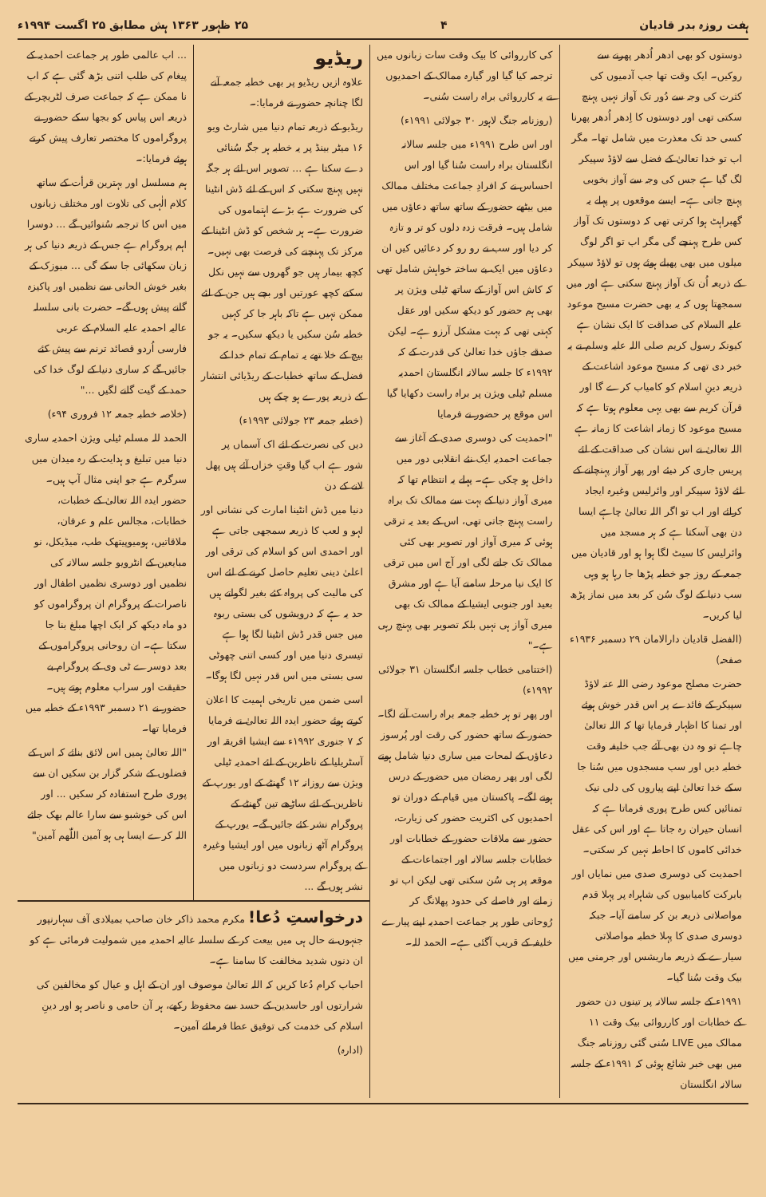ہفت روزہ بدر قادیان ۴ ۲۵ ظہور ۱۳۶۳ ہش مطابق ۲۵ اگست ۱۹۹۴ء
دوستوں کو بھی ادھر اُدھر پھرنے سے روکیں۔ ایک وقت تھا جب آدمیوں کی کثرت کی وجہ سے دُور تک آواز نہیں پہنچ سکتی تھی اور دوستوں کا اِدھر اُدھر پھرنا کسی حد تک معذرت میں شامل تھا۔ مگر اب تو خدا تعالیٰ کے فضل سے لاؤڈ سپیکر لگ گیا ہے جس کی وجہ سے آواز بخوبی پہنچ جاتی ہے۔ ایسے موقعوں پر پہلے یہ گھبراہٹ ہوا کرتی تھی کہ دوستوں تک آواز کس طرح پہنچے گی مگر اب تو اگر لوگ میلوں میں بھی پھیلے ہوئے ہوں تو لاؤڈ سپیکر کے ذریعہ اُن تک آواز پہنچ سکتی ہے اور میں سمجھتا ہوں کہ یہ بھی حضرت مسیح موعود علیہ السلام کی صداقت کا ایک نشان ہے کیونکہ رسول کریم صلی اللہ علیہ وسلم نے یہ خبر دی تھی کہ مسیح موعود اشاعت کے ذریعہ دینِ اسلام کو کامیاب کرے گا اور قرآن کریم سے بھی یہی معلوم ہوتا ہے کہ مسیح موعود کا زمانہ اشاعت کا زمانہ ہے اللہ تعالیٰ نے اس نشان کی صداقت کے لئے پریس جاری کر دیئے اور پھر آواز پہنچانے کے لئے لاؤڈ سپیکر اور وائرلیس وغیرہ ایجاد کرائے اور اب تو اگر اللہ تعالیٰ چاہے ایسا دن بھی آسکتا ہے کہ ہر مسجد میں وائرلیس کا سیٹ لگا ہوا ہو اور قادیان میں جمعہ کے روز جو خطبہ پڑھا جا رہا ہو وہی سب دنیا کے لوگ سُن کر بعد میں نماز پڑھ لیا کریں۔
(الفضل قادیان دارالامان ۲۹ دسمبر ۱۹۳۶ء صفحہ)
حضرت مصلح موعود رضی اللہ عنہ لاؤڈ سپیکر کے فائدے پر اس قدر خوش ہوئے اور تمنا کا اظہار فرمایا تھا کہ اللہ تعالیٰ چاہے تو وہ دن بھی آئے جب خلیفہ وقت خطبہ دیں اور سب مسجدوں میں سُنا جا سکے خدا تعالیٰ اپنے پیاروں کی دلی نیک تمنائیں کس طرح پوری فرماتا ہے کہ انسان حیران رہ جاتا ہے اور اس کی عقل خدائی کاموں کا احاطہ نہیں کر سکتی۔
احمدیت کی دوسری صدی میں نمایاں اور بابرکت کامیابیوں کی شاہراہ پر پہلا قدم مواصلاتی ذریعہ بن کر سامنے آیا۔ جبکہ دوسری صدی کا پہلا خطبہ مواصلاتی سیارے کے ذریعہ ماریشس اور جرمنی میں بیک وقت سُنا گیا۔
۱۹۹۱ء کے جلسہ سالانہ پر تینوں دن حضور کے خطابات اور کارروائی بیک وقت ۱۱ ممالک میں LIVE سُنی گئی روزنامہ جنگ میں بھی خبر شائع ہوئی کہ ۱۹۹۱ء کے جلسہ سالانہ انگلستان
کی کارروائی کا بیک وقت سات زبانوں میں ترجمہ کیا گیا اور گیارہ ممالک کے احمدیوں نے یہ کارروائی براہ راست سُنی۔
(روزنامہ جنگ لاہور ۳۰ جولائی ۱۹۹۱ء)
اور اس طرح ۱۹۹۱ء میں جلسہ سالانہ انگلستان براہ راست سُنا گیا اور اس احساس نے کہ افرادِ جماعت مختلف ممالک میں بیٹھے حضور کے ساتھ ساتھ دعاؤں میں شامل ہیں۔ فرقت زدہ دلوں کو تر و تازہ کر دیا اور سب نے رو رو کر دعائیں کیں ان دعاؤں میں ایک بے ساختہ خواہش شامل تھی کہ کاش اس آواز کے ساتھ ٹیلی ویژن پر بھی ہم حضور کو دیکھ سکیں اور عقل کہتی تھی کہ بہت مشکل آرزو ہے۔ لیکن صدقے جاؤں خدا تعالیٰ کی قدرت کے کہ ۱۹۹۲ء کا جلسہ سالانہ انگلستان احمدیہ مسلم ٹیلی ویژن پر براہ راست دکھایا گیا اس موقع پر حضور نے فرمایا
"احمدیت کی دوسری صدی کے آغاز سے جماعت احمدیہ ایک نئے انقلابی دور میں داخل ہو چکی ہے۔ پہلے یہ انتظام تھا کہ میری آواز دنیا کے بہت سے ممالک تک براہ راست پہنچ جاتی تھی، اس کے بعد یہ ترقی ہوئی کہ میری آواز اور تصویر بھی کئی ممالک تک جانے لگی اور آج اس میں ترقی کا ایک نیا مرحلہ سامنے آیا ہے اور مشرق بعید اور جنوبی ایشیا کے ممالک تک بھی میری آواز ہی نہیں بلکہ تصویر بھی پہنچ رہی ہے۔"
(اختتامی خطاب جلسہ انگلستان ۳۱ جولائی ۱۹۹۲ء)
اور پھر تو ہر خطبہ جمعہ براہ راست آنے لگا۔ حضور کے ساتھ حضور کی رقت اور پُرسوز دعاؤں کے لمحات میں ساری دنیا شامل ہونے لگی اور پھر رمضان میں حضور کے درس ہونے لگے۔ پاکستان میں قیام کے دوران تو احمدیوں کی اکثریت حضور کی زیارت، حضور سے ملاقات حضور کے خطابات اور خطابات جلسہ سالانہ اور اجتماعات کے موقعہ پر ہی سُن سکتی تھی لیکن اب تو زمانے اور فاصلے کی حدود پھلانگ کر رُوحانی طور پر جماعت احمدیہ اپنے پیارے خلیفہ کے قریب آگئی ہے۔ الحمد للہ۔
ریڈیو
علاوہ ازیں ریڈیو پر بھی خطبہ جمعہ آنے لگا چنانچہ حضور نے فرمایا:۔
ریڈیو کے ذریعہ تمام دنیا میں شارٹ ویو ۱۶ میٹر بینڈ پر یہ خطبہ ہر جگہ سُنائی دے سکتا ہے ... تصویر اس لئے ہر جگہ نہیں پہنچ سکتی کہ اس کے لئے ڈش انٹینا کی ضرورت ہے بڑے اہتماموں کی ضرورت ہے۔ ہر شخص کو ڈش انٹینا کے مرکز تک پہنچنے کی فرصت بھی نہیں۔ کچھ بیمار ہیں جو گھروں سے نہیں نکل سکتے کچھ عورتیں اور بچے ہیں جن کے لئے ممکن نہیں ہے تاکہ باہر جا کر کہیں خطبہ سُن سکیں یا دیکھ سکیں۔ یہ جو بیچ کے خلا تھے یہ تمام کے تمام خدا کے فضل کے ساتھ خطبات کے ریڈیائی انتشار کے ذریعہ پورے ہو چکے ہیں
(خطبہ جمعہ ۲۳ جولائی ۱۹۹۳ء)
دیں کی نصرت کے لئے اک آسماں پر شور ہے اب گیا وقتِ خزاں آئے ہیں پھل لانے کے دن
دنیا میں ڈش انٹینا امارت کی نشانی اور لہو و لعب کا ذریعہ سمجھی جاتی ہے اور احمدی اس کو اسلام کی ترقی اور اعلیٰ دینی تعلیم حاصل کرنے کے لئے اس کی مالیت کی پرواہ کئے بغیر لگواتے ہیں حد یہ ہے کہ درویشوں کی بستی ربوہ میں جس قدر ڈش انٹینا لگا ہوا ہے تیسری دنیا میں اور کسی اتنی چھوٹی سی بستی میں اس قدر نہیں لگا ہوگا۔
اسی ضمن میں تاریخی اہمیت کا اعلان کرتے ہوئے حضور ایدہ اللہ تعالیٰ نے فرمایا کہ ۷ جنوری ۱۹۹۲ء سے ایشیا افریقہ اور آسٹریلیا کے ناظرین کے لئے احمدیہ ٹیلی ویژن سے روزانہ ۱۲ گھنٹے کے اور یورپ کے ناظرین کے لئے ساڑھے تین گھنٹے کے پروگرام نشر کئے جائیں گے۔ یورپ کے پروگرام آٹھ زبانوں میں اور ایشیا وغیرہ کے پروگرام سردست دو زبانوں میں نشر ہوں گے ...
... اب عالمی طور پر جماعت احمدیہ کے پیغام کی طلب اتنی بڑھ گئی ہے کہ اب نا ممکن ہے کہ جماعت صرف لٹریچر کے ذریعہ اس پیاس کو بجھا سکے حضور نے پروگراموں کا مختصر تعارف پیش کرتے ہوئے فرمایا:۔
ہم مسلسل اور بہترین قرأت کے ساتھ کلام الٰہی کی تلاوت اور مختلف زبانوں میں اس کا ترجمہ سُنوائیں گے ... دوسرا اہم پروگرام ہے جس کے ذریعہ دنیا کی ہر زبان سکھائی جا سکے گی ... میوزک کے بغیر خوش الحانی سے نظمیں اور پاکیزہ گانے پیش ہوں گے۔ حضرت بانی سلسلہ عالیہ احمدیہ علیہ السلام کے عربی فارسی اُردو قصائد ترنم سے پیش کئے جائیں گے کہ ساری دنیا کے لوگ خدا کی حمد کے گیت گانے لگیں ..."
(خلاصہ خطبہ جمعہ ۱۲ فروری ۹۴ء)
الحمد للہ مسلم ٹیلی ویژن احمدیہ ساری دنیا میں تبلیغ و ہدایت کے رہ میدان میں سرگرم ہے جو اپنی مثال آپ ہیں۔ حضور ایدہ اللہ تعالیٰ کے خطبات، خطابات، مجالس علم و عرفان، ملاقاتیں، ہومیوپیتھک طب، میڈیکل، نو مبایعین کے انٹرویو جلسہ سالانہ کی نظمیں اور دوسری نظمیں اطفال اور ناصرات کے پروگرام ان پروگراموں کو دو ماہ دیکھ کر ایک اچھا مبلغ بنا جا سکتا ہے۔ ان روحانی پروگراموں کے بعد دوسرے ٹی وی کے پروگرام بے حقیقت اور سراب معلوم ہوتے ہیں۔ حضور نے ۲۱ دسمبر ۱۹۹۳ء کے خطبہ میں فرمایا تھا۔
"اللہ تعالیٰ ہمیں اس لائق بنائے کہ اس کے فضلوں کے شکر گزار بن سکیں ان سے پوری طرح استفادہ کر سکیں ... اور اس کی خوشبو سے سارا عالم بھک جائے اللہ کرے ایسا ہی ہو آمین اللّٰھم آمین"
درخواستِ دُعا! مکرم محمد ذاکر خان صاحب بمیلادی آف سہارنپور جنہوں نے حال ہی میں بیعت کر کے سلسلہ عالیہ احمدیہ میں شمولیت فرمائی ہے کو ان دنوں شدید مخالفت کا سامنا ہے۔
احباب کرام دُعا کریں کہ اللہ تعالیٰ موصوف اور ان کے اہل و عیال کو مخالفین کی شرارتوں اور حاسدین کے حسد سے محفوظ رکھے، ہر آن حامی و ناصر ہو اور دینِ اسلام کی خدمت کی توفیق عطا فرمائے آمین۔
(ادارہ)